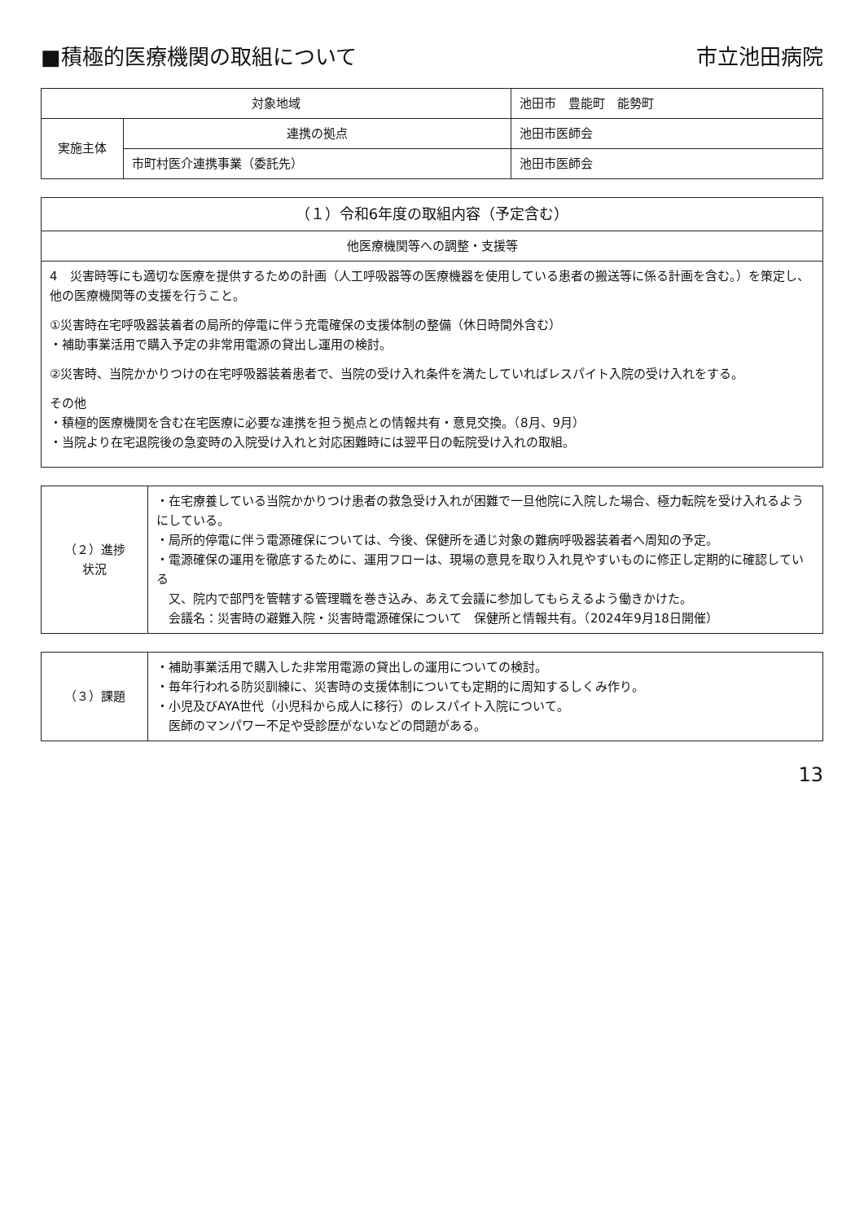■積極的医療機関の取組について 市立池田病院
| 対象地域 | | 池田市 豊能町 能勢町 |
| 実施主体 | 連携の拠点 | 池田市医師会 |
| | 市町村医介連携事業（委託先） | 池田市医師会 |
| （１）令和6年度の取組内容（予定含む） |
| --- |
| 他医療機関等への調整・支援等 |
| 4 災害時等にも適切な医療を提供するための計画（人工呼吸器等の医療機器を使用している患者の搬送等に係る計画を含む。）を策定し、他の医療機関等の支援を行うこと。 ①災害時在宅呼吸器装着者の局所的停電に伴う充電確保の支援体制の整備（休日時間外含む） ・補助事業活用で購入予定の非常用電源の貸出し運用の検討。 ②災害時、当院かかりつけの在宅呼吸器装着患者で、当院の受け入れ条件を満たしていればレスパイト入院の受け入れをする。 その他 ・積極的医療機関を含む在宅医療に必要な連携を担う拠点との情報共有・意見交換。（8月、9月） ・当院より在宅退院後の急変時の入院受け入れと対応困難時には翌平日の転院受け入れの取組。 |
| （２）進捗 状況 | ・在宅療養している当院かかりつけ患者の救急受け入れが困難で一旦他院に入院した場合、極力転院を受け入れるようにしている。 ・局所的停電に伴う電源確保については、今後、保健所を通じ対象の難病呼吸器装着者へ周知の予定。 ・電源確保の運用を徹底するために、運用フローは、現場の意見を取り入れ見やすいものに修正し定期的に確認している 又、院内で部門を管轄する管理職を巻き込み、あえて会議に参加してもらえるよう働きかけた。 会議名：災害時の避難入院・災害時電源確保について 保健所と情報共有。（2024年9月18日開催） |
| （３）課題 | ・補助事業活用で購入した非常用電源の貸出しの運用についての検討。 ・毎年行われる防災訓練に、災害時の支援体制についても定期的に周知するしくみ作り。 ・小児及びAYA世代（小児科から成人に移行）のレスパイト入院について。 医師のマンパワー不足や受診歴がないなどの問題がある。 |
13